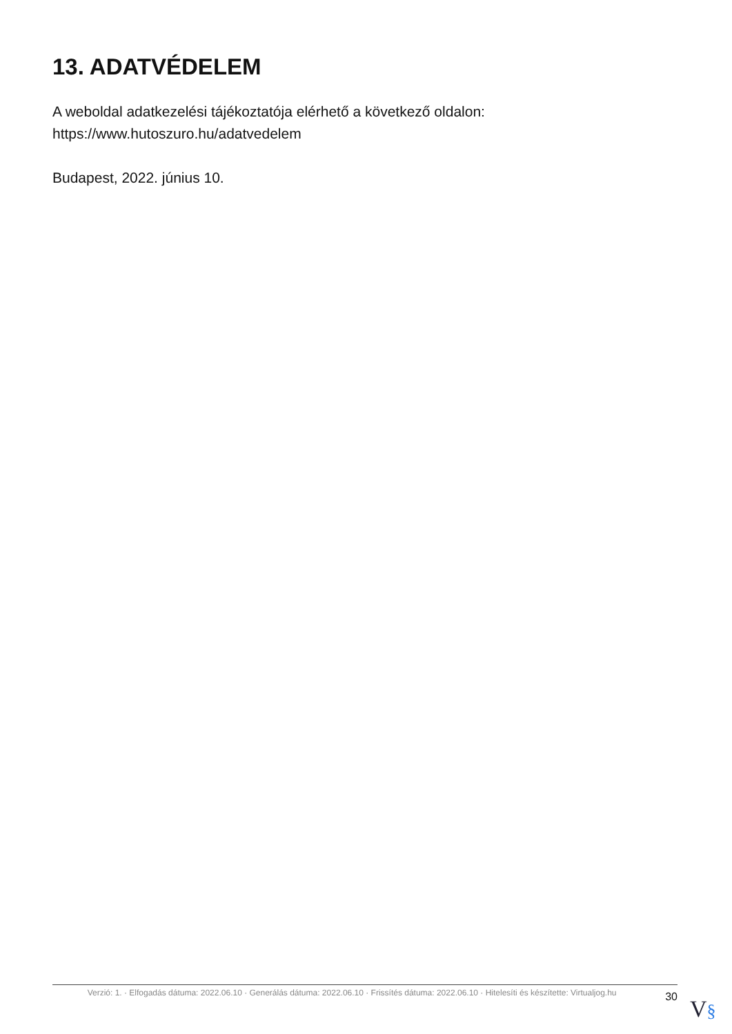13. ADATVÉDELEM
A weboldal adatkezelési tájékoztatója elérhető a következő oldalon: https://www.hutoszuro.hu/adatvedelem
Budapest, 2022. június 10.
Verzió: 1. · Elfogadás dátuma: 2022.06.10 · Generálás dátuma: 2022.06.10 · Frissítés dátuma: 2022.06.10 · Hitelesíti és készítette: Virtualjog.hu
30
V§